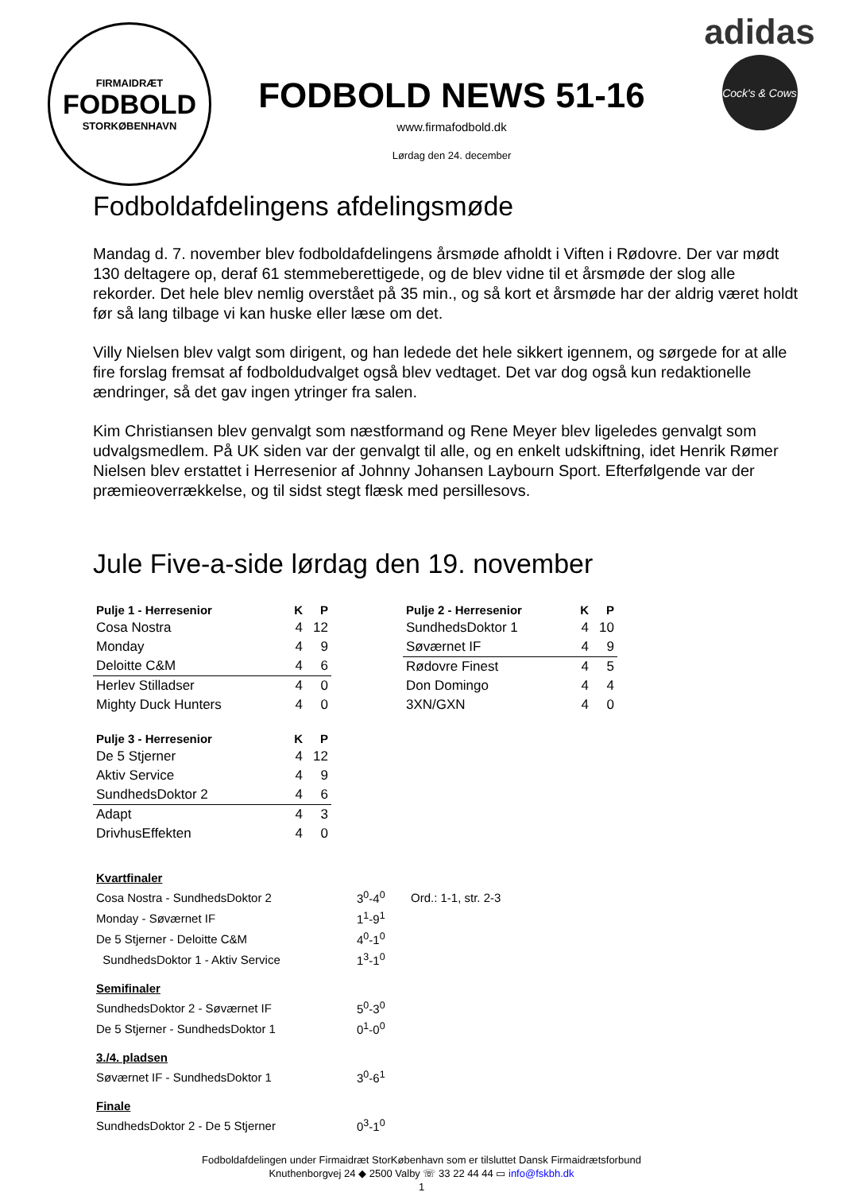FIRMAIDRÆT
FODBOLD
STORKØBENHAVN
FODBOLD NEWS 51-16
www.firmafodbold.dk
Lørdag den 24. december
adidas
Cock's & Cows
Fodboldafdelingens afdelingsmøde
Mandag d. 7. november blev fodboldafdelingens årsmøde afholdt i Viften i Rødovre. Der var mødt 130 deltagere op, deraf 61 stemmeberettigede, og de blev vidne til et årsmøde der slog alle rekorder. Det hele blev nemlig overstået på 35 min., og så kort et årsmøde har der aldrig været holdt før så lang tilbage vi kan huske eller læse om det.
Villy Nielsen blev valgt som dirigent, og han ledede det hele sikkert igennem, og sørgede for at alle fire forslag fremsat af fodboldudvalget også blev vedtaget. Det var dog også kun redaktionelle ændringer, så det gav ingen ytringer fra salen.
Kim Christiansen blev genvalgt som næstformand og Rene Meyer blev ligeledes genvalgt som udvalgsmedlem. På UK siden var der genvalgt til alle, og en enkelt udskiftning, idet Henrik Rømer Nielsen blev erstattet i Herresenior af Johnny Johansen Laybourn Sport. Efterfølgende var der præmieoverrækkelse, og til sidst stegt flæsk med persillesovs.
Jule Five-a-side lørdag den 19. november
| Pulje 1 - Herresenior | K | P |
| --- | --- | --- |
| Cosa Nostra | 4 | 12 |
| Monday | 4 | 9 |
| Deloitte C&M | 4 | 6 |
| Herlev Stilladser | 4 | 0 |
| Mighty Duck Hunters | 4 | 0 |
| Pulje 3 - Herresenior | K | P |
| --- | --- | --- |
| De 5 Stjerner | 4 | 12 |
| Aktiv Service | 4 | 9 |
| SundhedsDoktor 2 | 4 | 6 |
| Adapt | 4 | 3 |
| DrivhusEffekten | 4 | 0 |
| Pulje 2 - Herresenior | K | P |
| --- | --- | --- |
| SundhedsDoktor 1 | 4 | 10 |
| Søværnet IF | 4 | 9 |
| Rødovre Finest | 4 | 5 |
| Don Domingo | 4 | 4 |
| 3XN/GXN | 4 | 0 |
| Kvartfinaler | | |
| Cosa Nostra - SundhedsDoktor 2 | 3<sup>0</sup>-4<sup>0</sup> | Ord.: 1-1, str. 2-3 |
| Monday - Søværnet IF | 1<sup>1</sup>-9<sup>1</sup> | |
| De 5 Stjerner - Deloitte C&M | 4<sup>0</sup>-1<sup>0</sup> | |
| SundhedsDoktor 1 - Aktiv Service | 1<sup>3</sup>-1<sup>0</sup> | |
| Semifinaler | | |
| SundhedsDoktor 2 - Søværnet IF | 5<sup>0</sup>-3<sup>0</sup> | |
| De 5 Stjerner - SundhedsDoktor 1 | 0<sup>1</sup>-0<sup>0</sup> | |
| 3./4. pladsen | | |
| Søværnet IF - SundhedsDoktor 1 | 3<sup>0</sup>-6<sup>1</sup> | |
| Finale | | |
| SundhedsDoktor 2 - De 5 Stjerner | 0<sup>3</sup>-1<sup>0</sup> | |
Fodboldafdelingen under Firmaidræt StorKøbenhavn som er tilsluttet Dansk Firmaidrætsforbund
Knuthenborgvej 24 ◆ 2500 Valby ☏ 33 22 44 44 ▭ info@fskbh.dk
1